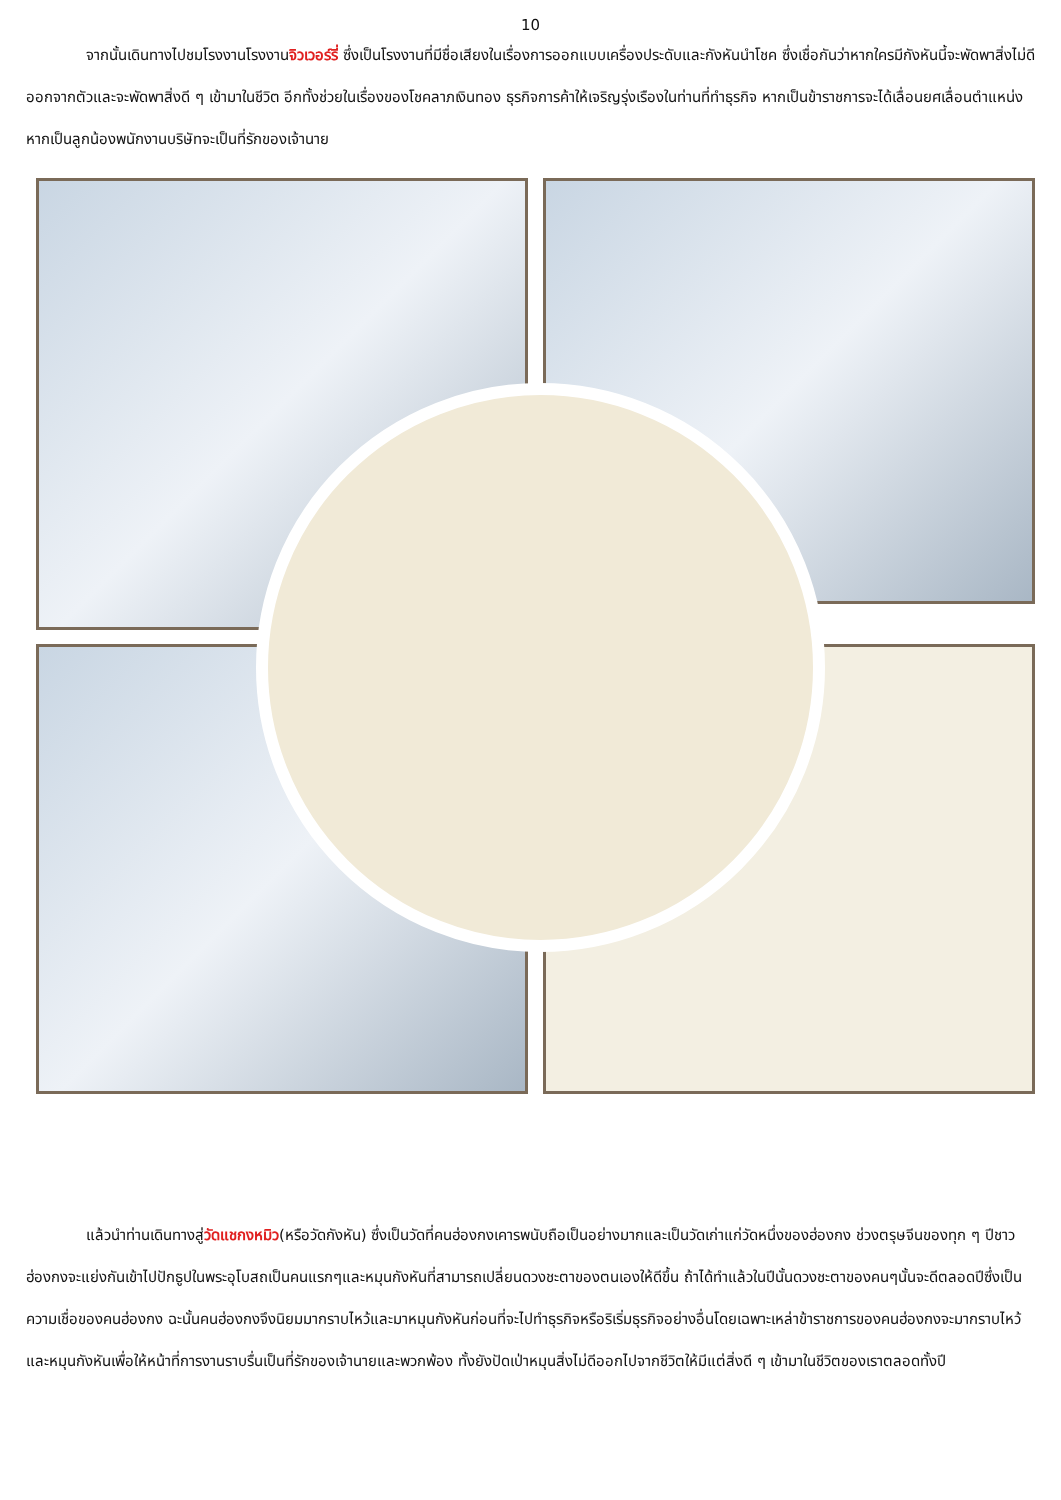10
จากนั้นเดินทางไปชมโรงงานโรงงานจิวเวอร์รี่ ซึ่งเป็นโรงงานที่มีชื่อเสียงในเรื่องการออกแบบเครื่องประดับและกังหันนำโชค ซึ่งเชื่อกันว่าหากใครมีกังหันนี้จะพัดพาสิ่งไม่ดีออกจากตัวและจะพัดพาสิ่งดี ๆ เข้ามาในชีวิต อีกทั้งช่วยในเรื่องของโชคลาภเงินทอง ธุรกิจการค้าให้เจริญรุ่งเรืองในท่านที่ทำธุรกิจ หากเป็นข้าราชการจะได้เลื่อนยศเลื่อนตำแหน่งหากเป็นลูกน้องพนักงานบริษัทจะเป็นที่รักของเจ้านาย
แล้วนำท่านเดินทางสู่วัดแชกงหมิว(หรือวัดกังหัน) ซึ่งเป็นวัดที่คนฮ่องกงเคารพนับถือเป็นอย่างมากและเป็นวัดเก่าแก่วัดหนึ่งของฮ่องกง ช่วงตรุษจีนของทุก ๆ ปีชาวฮ่องกงจะแย่งกันเข้าไปปักธูปในพระอุโบสถเป็นคนแรกๆและหมุนกังหันที่สามารถเปลี่ยนดวงชะตาของตนเองให้ดีขึ้น ถ้าได้ทำแล้วในปีนั้นดวงชะตาของคนๆนั้นจะดีตลอดปีซึ่งเป็นความเชื่อของคนฮ่องกง ฉะนั้นคนฮ่องกงจึงนิยมมากราบไหว้และมาหมุนกังหันก่อนที่จะไปทำธุรกิจหรือริเริ่มธุรกิจอย่างอื่นโดยเฉพาะเหล่าข้าราชการของคนฮ่องกงจะมากราบไหว้และหมุนกังหันเพื่อให้หน้าที่การงานราบรื่นเป็นที่รักของเจ้านายและพวกพ้อง ทั้งยังปัดเป่าหมุนสิ่งไม่ดีออกไปจากชีวิตให้มีแต่สิ่งดี ๆ เข้ามาในชีวิตของเราตลอดทั้งปี